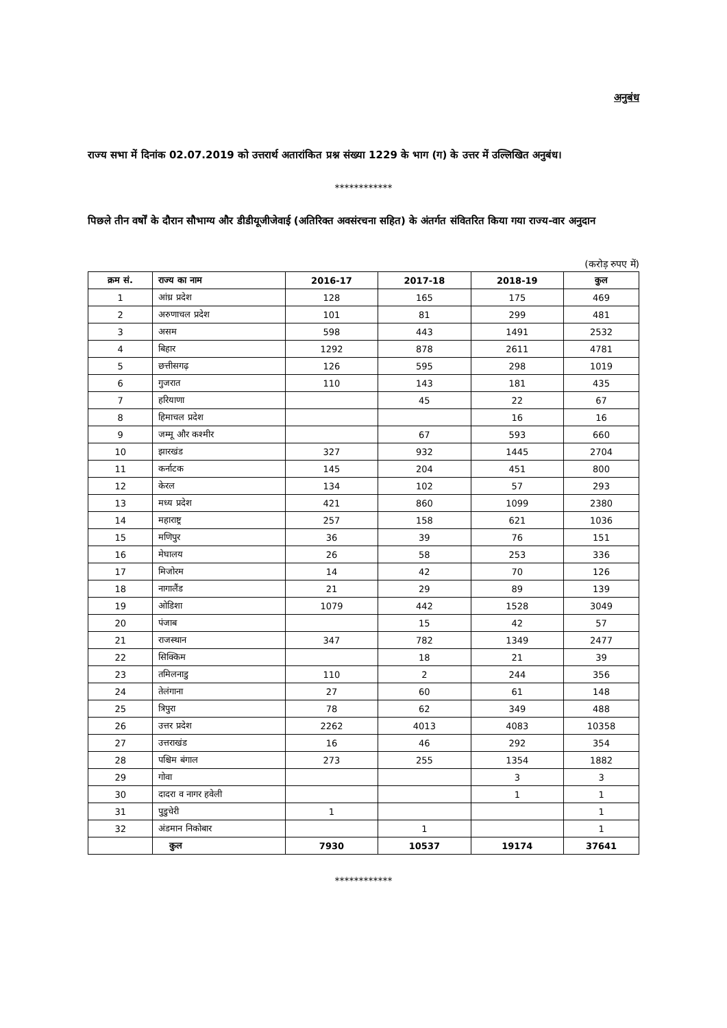अनुबंध
राज्य सभा में दिनांक 02.07.2019 को उत्तरार्थ अतारांकित प्रश्न संख्या 1229 के भाग (ग) के उत्तर में उल्लिखित अनुबंध।
************
पिछले तीन वर्षों के दौरान सौभाग्य और डीडीयूजीजेवाई (अतिरिक्त अवसंरचना सहित) के अंतर्गत संवितरित किया गया राज्य-वार अनुदान
(करोड़ रुपए में)
| क्रम सं. | राज्य का नाम | 2016-17 | 2017-18 | 2018-19 | कुल |
| --- | --- | --- | --- | --- | --- |
| 1 | आंध्र प्रदेश | 128 | 165 | 175 | 469 |
| 2 | अरुणाचल प्रदेश | 101 | 81 | 299 | 481 |
| 3 | असम | 598 | 443 | 1491 | 2532 |
| 4 | बिहार | 1292 | 878 | 2611 | 4781 |
| 5 | छत्तीसगढ़ | 126 | 595 | 298 | 1019 |
| 6 | गुजरात | 110 | 143 | 181 | 435 |
| 7 | हरियाणा | | 45 | 22 | 67 |
| 8 | हिमाचल प्रदेश | | | 16 | 16 |
| 9 | जम्मू और कश्मीर | | 67 | 593 | 660 |
| 10 | झारखंड | 327 | 932 | 1445 | 2704 |
| 11 | कर्नाटक | 145 | 204 | 451 | 800 |
| 12 | केरल | 134 | 102 | 57 | 293 |
| 13 | मध्य प्रदेश | 421 | 860 | 1099 | 2380 |
| 14 | महाराष्ट्र | 257 | 158 | 621 | 1036 |
| 15 | मणिपुर | 36 | 39 | 76 | 151 |
| 16 | मेघालय | 26 | 58 | 253 | 336 |
| 17 | मिजोरम | 14 | 42 | 70 | 126 |
| 18 | नागालैंड | 21 | 29 | 89 | 139 |
| 19 | ओडिशा | 1079 | 442 | 1528 | 3049 |
| 20 | पंजाब | | 15 | 42 | 57 |
| 21 | राजस्थान | 347 | 782 | 1349 | 2477 |
| 22 | सिक्किम | | 18 | 21 | 39 |
| 23 | तमिलनाडु | 110 | 2 | 244 | 356 |
| 24 | तेलंगाना | 27 | 60 | 61 | 148 |
| 25 | त्रिपुरा | 78 | 62 | 349 | 488 |
| 26 | उत्तर प्रदेश | 2262 | 4013 | 4083 | 10358 |
| 27 | उत्तराखंड | 16 | 46 | 292 | 354 |
| 28 | पश्चिम बंगाल | 273 | 255 | 1354 | 1882 |
| 29 | गोवा | | | 3 | 3 |
| 30 | दादरा व नागर हवेली | | | 1 | 1 |
| 31 | पुडुचेरी | 1 | | | 1 |
| 32 | अंडमान निकोबार | | 1 | | 1 |
| | कुल | 7930 | 10537 | 19174 | 37641 |
************